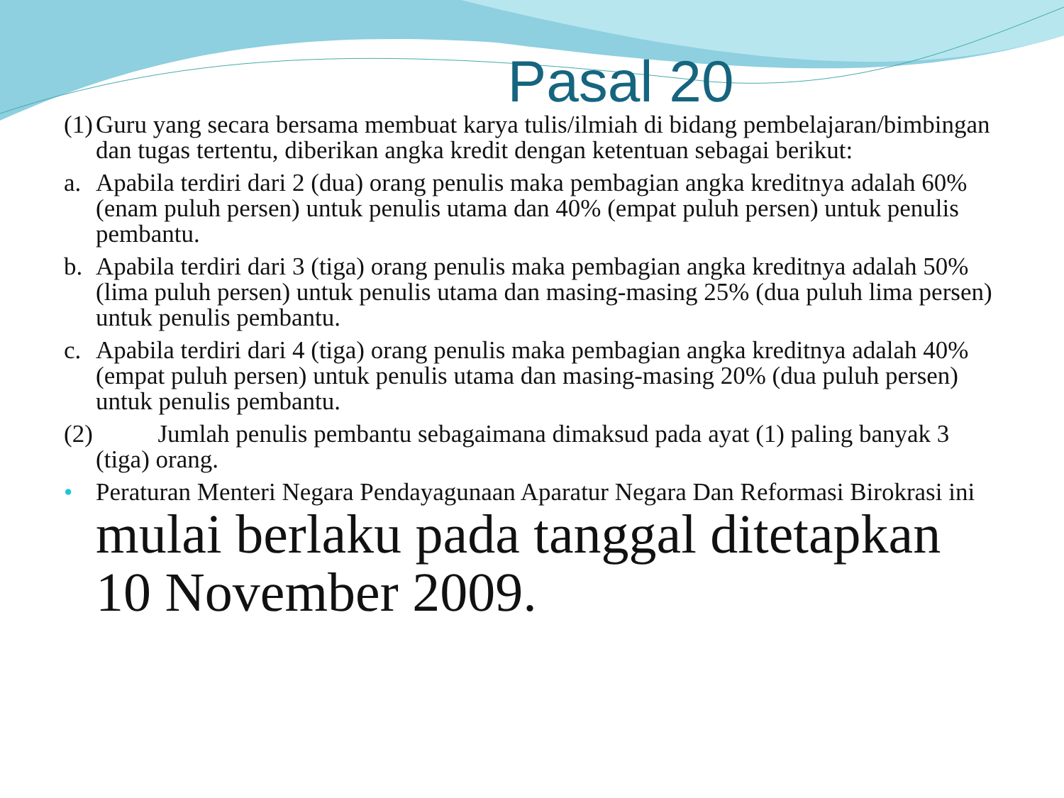Pasal 20
(1) Guru yang secara bersama membuat karya tulis/ilmiah di bidang pembelajaran/bimbingan dan tugas tertentu, diberikan angka kredit dengan ketentuan sebagai berikut:
a. Apabila terdiri dari 2 (dua) orang penulis maka pembagian angka kreditnya adalah 60% (enam puluh persen) untuk penulis utama dan 40% (empat puluh persen) untuk penulis pembantu.
b. Apabila terdiri dari 3 (tiga) orang penulis maka pembagian angka kreditnya adalah 50% (lima puluh persen) untuk penulis utama dan masing-masing 25% (dua puluh lima persen) untuk penulis pembantu.
c. Apabila terdiri dari 4 (tiga) orang penulis maka pembagian angka kreditnya adalah 40% (empat puluh persen) untuk penulis utama dan masing-masing 20% (dua puluh persen) untuk penulis pembantu.
(2) Jumlah penulis pembantu sebagaimana dimaksud pada ayat (1) paling banyak 3 (tiga) orang.
• Peraturan Menteri Negara Pendayagunaan Aparatur Negara Dan Reformasi Birokrasi ini mulai berlaku pada tanggal ditetapkan 10 November 2009.